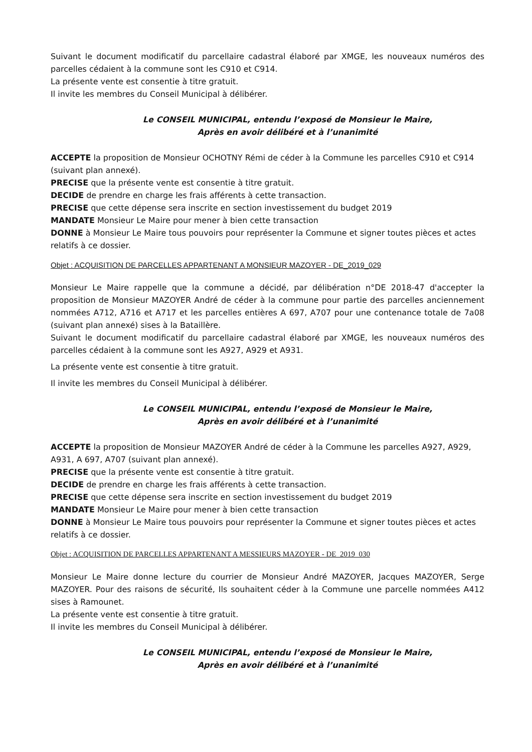Suivant le document modificatif du parcellaire cadastral élaboré par XMGE, les nouveaux numéros des parcelles cédaient à la commune sont les C910 et C914.
La présente vente est consentie à titre gratuit.
Il invite les membres du Conseil Municipal à délibérer.
Le CONSEIL MUNICIPAL, entendu l’exposé de Monsieur le Maire,
Après en avoir délibéré et à l’unanimité
ACCEPTE la proposition de Monsieur OCHOTNY Rémi de céder à la Commune les parcelles C910 et C914 (suivant plan annexé).
PRECISE que la présente vente est consentie à titre gratuit.
DECIDE de prendre en charge les frais afférents à cette transaction.
PRECISE que cette dépense sera inscrite en section investissement du budget 2019
MANDATE Monsieur Le Maire pour mener à bien cette transaction
DONNE à Monsieur Le Maire tous pouvoirs pour représenter la Commune et signer toutes pièces et actes relatifs à ce dossier.
Objet : ACQUISITION DE PARCELLES APPARTENANT A MONSIEUR MAZOYER - DE_2019_029
Monsieur Le Maire rappelle que la commune a décidé, par délibération n°DE 2018-47 d'accepter la proposition de Monsieur MAZOYER André de céder à la commune pour partie des parcelles anciennement nommées A712, A716 et A717 et les parcelles entières A 697, A707 pour une contenance totale de 7a08 (suivant plan annexé) sises à la Bataillère.
Suivant le document modificatif du parcellaire cadastral élaboré par XMGE, les nouveaux numéros des parcelles cédaient à la commune sont les A927, A929 et A931.
La présente vente est consentie à titre gratuit.
Il invite les membres du Conseil Municipal à délibérer.
Le CONSEIL MUNICIPAL, entendu l’exposé de Monsieur le Maire,
Après en avoir délibéré et à l’unanimité
ACCEPTE la proposition de Monsieur MAZOYER André de céder à la Commune les parcelles A927, A929, A931, A 697, A707 (suivant plan annexé).
PRECISE que la présente vente est consentie à titre gratuit.
DECIDE de prendre en charge les frais afférents à cette transaction.
PRECISE que cette dépense sera inscrite en section investissement du budget 2019
MANDATE Monsieur Le Maire pour mener à bien cette transaction
DONNE à Monsieur Le Maire tous pouvoirs pour représenter la Commune et signer toutes pièces et actes relatifs à ce dossier.
Objet : ACQUISITION DE PARCELLES APPARTENANT A MESSIEURS MAZOYER - DE_2019_030
Monsieur Le Maire donne lecture du courrier de Monsieur André MAZOYER, Jacques MAZOYER, Serge MAZOYER. Pour des raisons de sécurité, Ils souhaitent céder à la Commune une parcelle nommées A412 sises à Ramounet.
La présente vente est consentie à titre gratuit.
Il invite les membres du Conseil Municipal à délibérer.
Le CONSEIL MUNICIPAL, entendu l’exposé de Monsieur le Maire,
Après en avoir délibéré et à l’unanimité